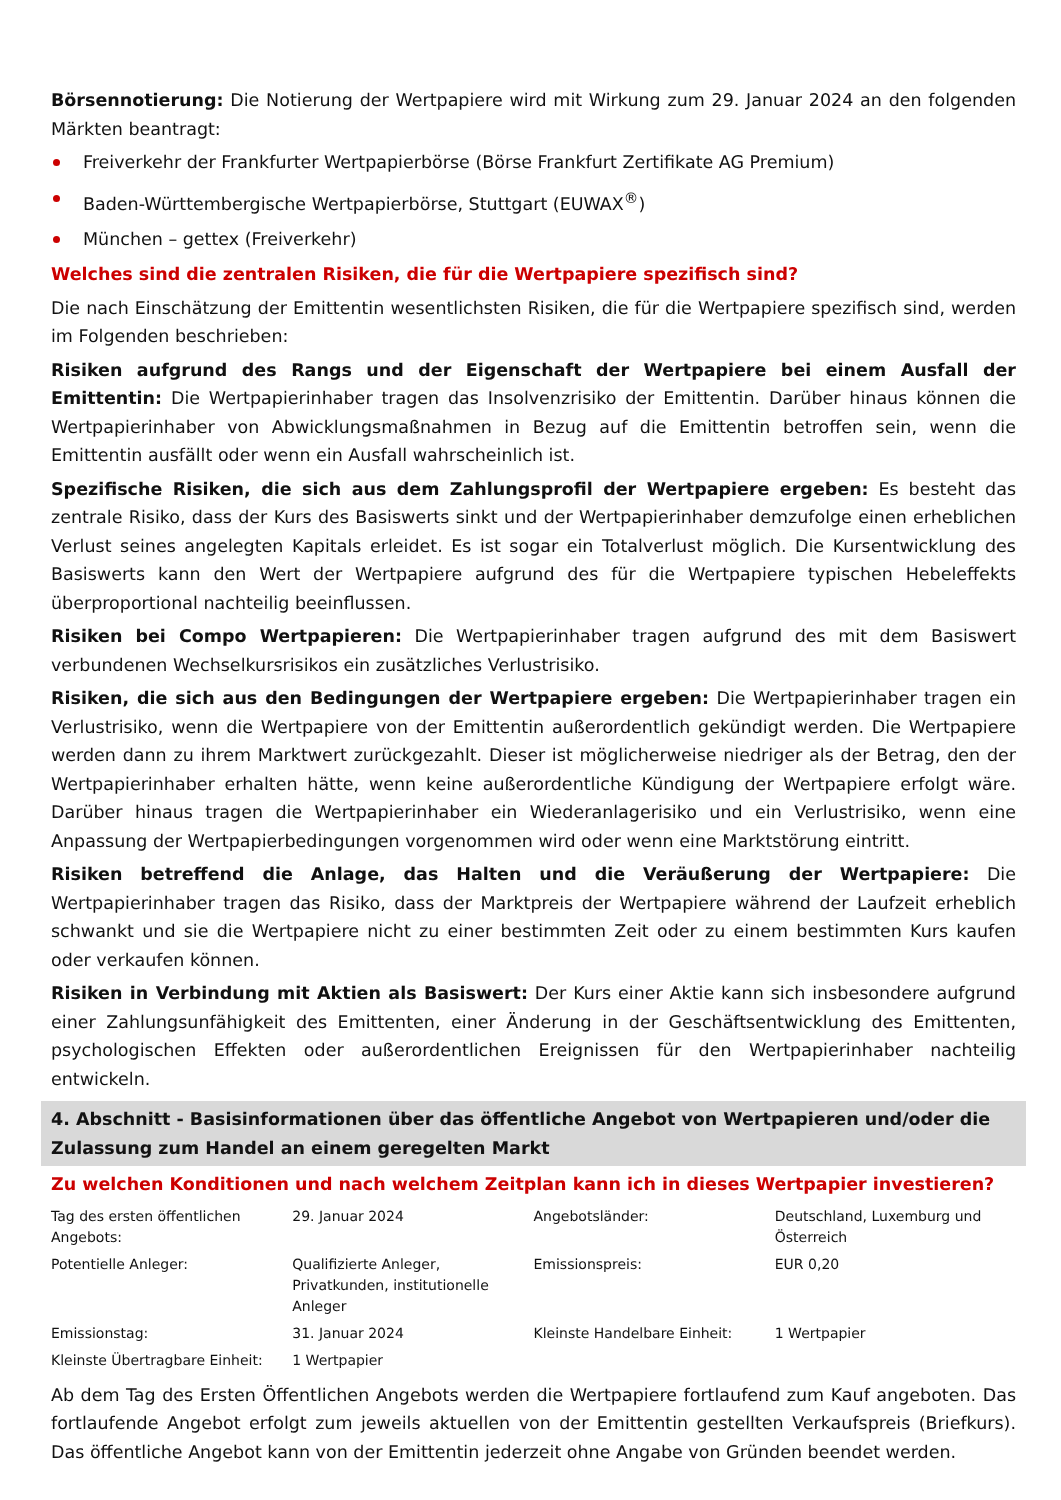Börsennotierung: Die Notierung der Wertpapiere wird mit Wirkung zum 29. Januar 2024 an den folgenden Märkten beantragt:
Freiverkehr der Frankfurter Wertpapierbörse (Börse Frankfurt Zertifikate AG Premium)
Baden-Württembergische Wertpapierbörse, Stuttgart (EUWAX<sup>®</sup>)
München – gettex (Freiverkehr)
Welches sind die zentralen Risiken, die für die Wertpapiere spezifisch sind?
Die nach Einschätzung der Emittentin wesentlichsten Risiken, die für die Wertpapiere spezifisch sind, werden im Folgenden beschrieben:
Risiken aufgrund des Rangs und der Eigenschaft der Wertpapiere bei einem Ausfall der Emittentin: Die Wertpapierinhaber tragen das Insolvenzrisiko der Emittentin. Darüber hinaus können die Wertpapierinhaber von Abwicklungsmaßnahmen in Bezug auf die Emittentin betroffen sein, wenn die Emittentin ausfällt oder wenn ein Ausfall wahrscheinlich ist.
Spezifische Risiken, die sich aus dem Zahlungsprofil der Wertpapiere ergeben: Es besteht das zentrale Risiko, dass der Kurs des Basiswerts sinkt und der Wertpapierinhaber demzufolge einen erheblichen Verlust seines angelegten Kapitals erleidet. Es ist sogar ein Totalverlust möglich. Die Kursentwicklung des Basiswerts kann den Wert der Wertpapiere aufgrund des für die Wertpapiere typischen Hebeleffekts überproportional nachteilig beeinflussen.
Risiken bei Compo Wertpapieren: Die Wertpapierinhaber tragen aufgrund des mit dem Basiswert verbundenen Wechselkursrisikos ein zusätzliches Verlustrisiko.
Risiken, die sich aus den Bedingungen der Wertpapiere ergeben: Die Wertpapierinhaber tragen ein Verlustrisiko, wenn die Wertpapiere von der Emittentin außerordentlich gekündigt werden. Die Wertpapiere werden dann zu ihrem Marktwert zurückgezahlt. Dieser ist möglicherweise niedriger als der Betrag, den der Wertpapierinhaber erhalten hätte, wenn keine außerordentliche Kündigung der Wertpapiere erfolgt wäre. Darüber hinaus tragen die Wertpapierinhaber ein Wiederanlagerisiko und ein Verlustrisiko, wenn eine Anpassung der Wertpapierbedingungen vorgenommen wird oder wenn eine Marktstörung eintritt.
Risiken betreffend die Anlage, das Halten und die Veräußerung der Wertpapiere: Die Wertpapierinhaber tragen das Risiko, dass der Marktpreis der Wertpapiere während der Laufzeit erheblich schwankt und sie die Wertpapiere nicht zu einer bestimmten Zeit oder zu einem bestimmten Kurs kaufen oder verkaufen können.
Risiken in Verbindung mit Aktien als Basiswert: Der Kurs einer Aktie kann sich insbesondere aufgrund einer Zahlungsunfähigkeit des Emittenten, einer Änderung in der Geschäftsentwicklung des Emittenten, psychologischen Effekten oder außerordentlichen Ereignissen für den Wertpapierinhaber nachteilig entwickeln.
4. Abschnitt - Basisinformationen über das öffentliche Angebot von Wertpapieren und/oder die Zulassung zum Handel an einem geregelten Markt
Zu welchen Konditionen und nach welchem Zeitplan kann ich in dieses Wertpapier investieren?
| Tag des ersten öffentlichen Angebots: | 29. Januar 2024 | Angebotsländer: | Deutschland, Luxemburg und Österreich |
| Potentielle Anleger: | Qualifizierte Anleger, Privatkunden, institutionelle Anleger | Emissionspreis: | EUR 0,20 |
| Emissionstag: | 31. Januar 2024 | Kleinste Handelbare Einheit: | 1 Wertpapier |
| Kleinste Übertragbare Einheit: | 1 Wertpapier | | |
Ab dem Tag des Ersten Öffentlichen Angebots werden die Wertpapiere fortlaufend zum Kauf angeboten. Das fortlaufende Angebot erfolgt zum jeweils aktuellen von der Emittentin gestellten Verkaufspreis (Briefkurs). Das öffentliche Angebot kann von der Emittentin jederzeit ohne Angabe von Gründen beendet werden.